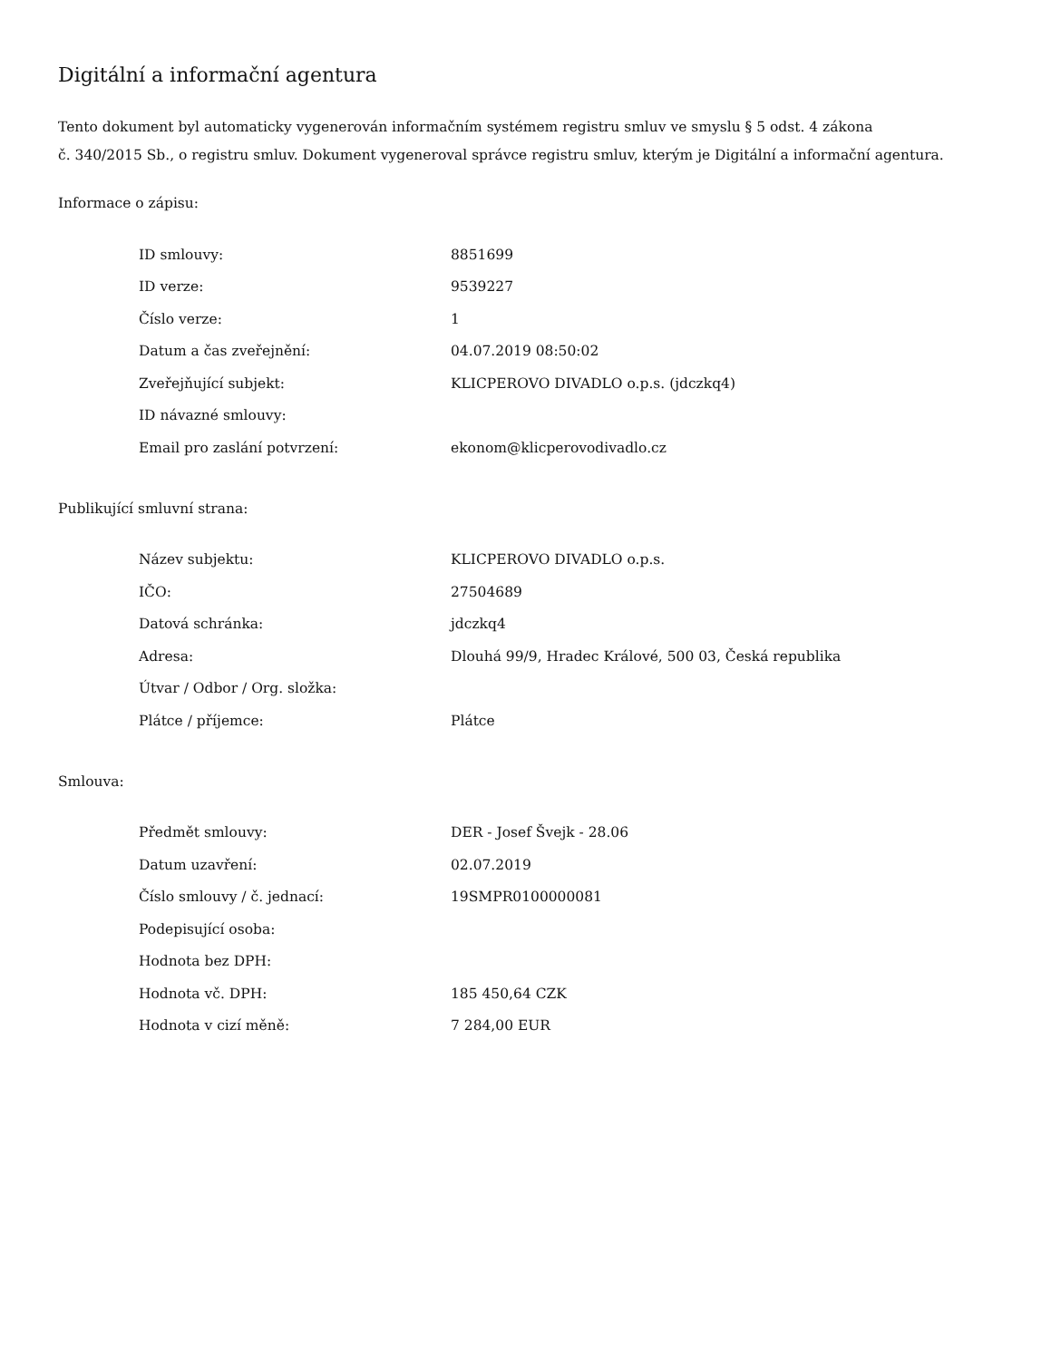Digitální a informační agentura
Tento dokument byl automaticky vygenerován informačním systémem registru smluv ve smyslu § 5 odst. 4 zákona
č. 340/2015 Sb., o registru smluv. Dokument vygeneroval správce registru smluv, kterým je Digitální a informační agentura.
Informace o zápisu:
| ID smlouvy: | 8851699 |
| ID verze: | 9539227 |
| Číslo verze: | 1 |
| Datum a čas zveřejnění: | 04.07.2019 08:50:02 |
| Zveřejňující subjekt: | KLICPEROVO DIVADLO o.p.s. (jdczkq4) |
| ID návazné smlouvy: | |
| Email pro zaslání potvrzení: | ekonom@klicperovodivadlo.cz |
Publikující smluvní strana:
| Název subjektu: | KLICPEROVO DIVADLO o.p.s. |
| IČO: | 27504689 |
| Datová schránka: | jdczkq4 |
| Adresa: | Dlouhá 99/9, Hradec Králové, 500 03, Česká republika |
| Útvar / Odbor / Org. složka: | |
| Plátce / příjemce: | Plátce |
Smlouva:
| Předmět smlouvy: | DER - Josef Švejk - 28.06 |
| Datum uzavření: | 02.07.2019 |
| Číslo smlouvy / č. jednací: | 19SMPR0100000081 |
| Podepisující osoba: | |
| Hodnota bez DPH: | |
| Hodnota vč. DPH: | 185 450,64 CZK |
| Hodnota v cizí měně: | 7 284,00 EUR |